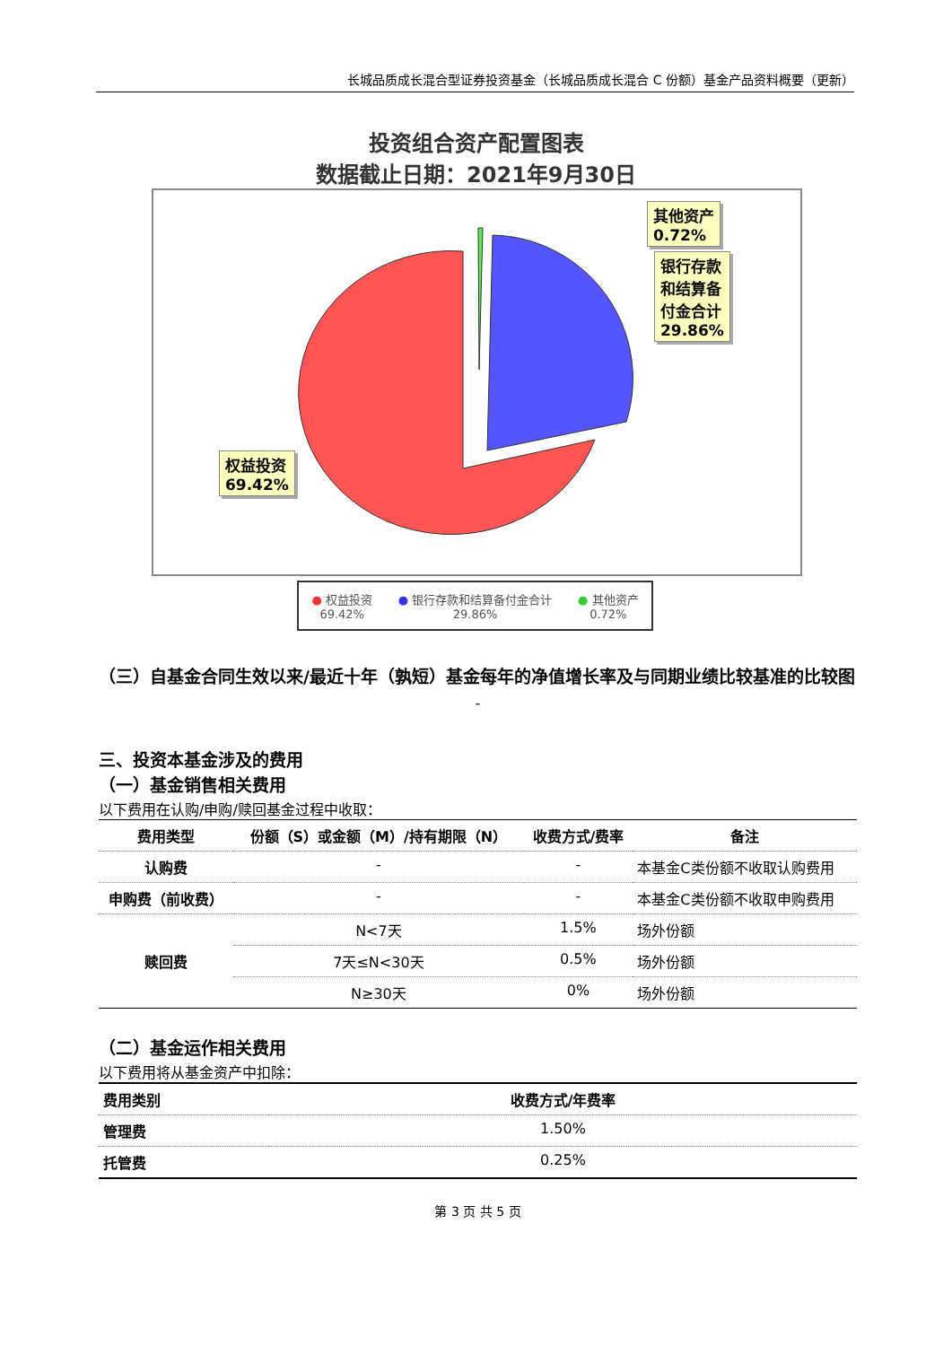长城品质成长混合型证券投资基金（长城品质成长混合 C 份额）基金产品资料概要（更新）
投资组合资产配置图表
数据截止日期：2021年9月30日
其他资产
0.72%
银行存款
和结算备
付金合计
29.86%
权益投资
69.42%
● 权益投资
69.42%
● 银行存款和结算备付金合计
29.86%
● 其他资产
0.72%
（三）自基金合同生效以来/最近十年（孰短）基金每年的净值增长率及与同期业绩比较基准的比较图
-
三、投资本基金涉及的费用
（一）基金销售相关费用
以下费用在认购/申购/赎回基金过程中收取：
| 费用类型 | 份额（S）或金额（M）/持有期限（N） | 收费方式/费率 | 备注 |
| --- | --- | --- | --- |
| 认购费 | - | - | 本基金C类份额不收取认购费用 |
| 申购费（前收费） | - | - | 本基金C类份额不收取申购费用 |
| 赎回费 | N<7天 | 1.5% | 场外份额 |
| | 7天≤N<30天 | 0.5% | 场外份额 |
| | N≥30天 | 0% | 场外份额 |
（二）基金运作相关费用
以下费用将从基金资产中扣除：
| 费用类别 | 收费方式/年费率 |
| --- | --- |
| 管理费 | 1.50% |
| 托管费 | 0.25% |
第 3 页 共 5 页